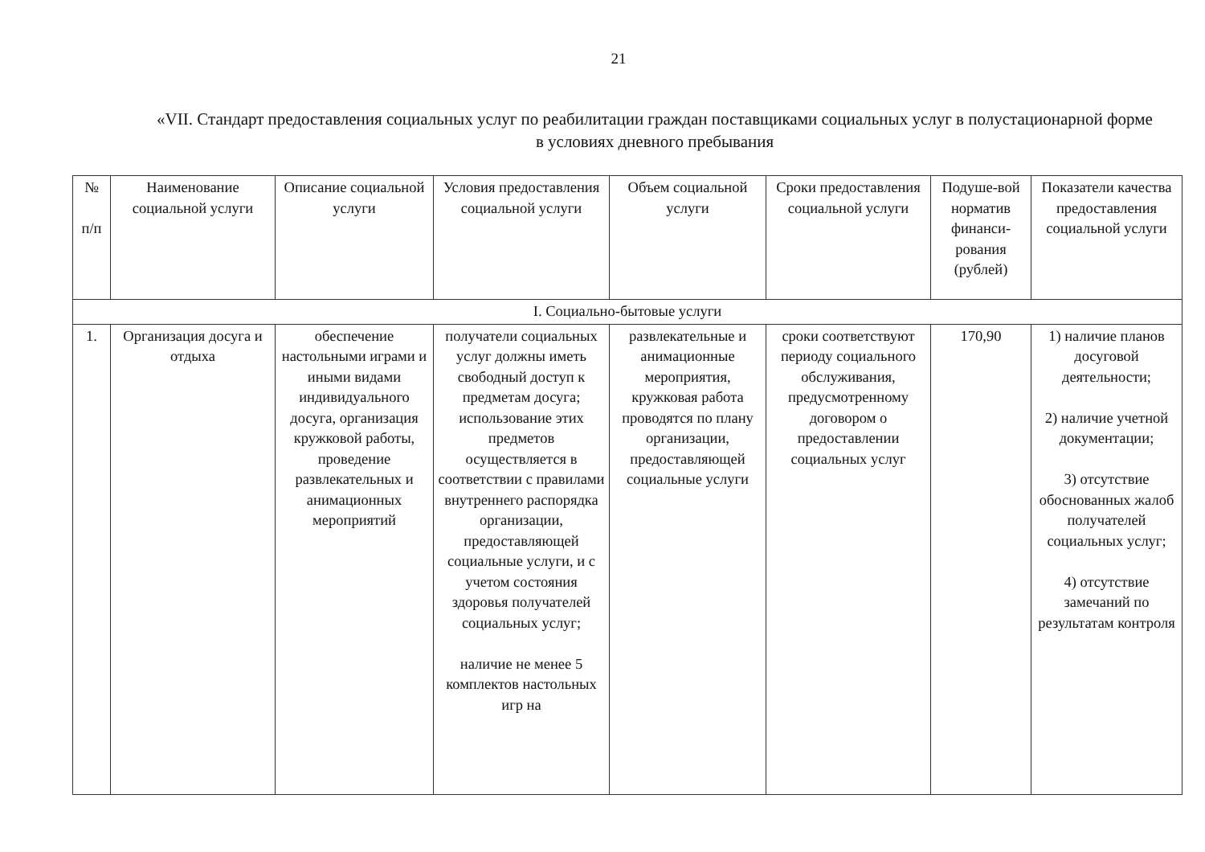21
«VII. Стандарт предоставления социальных услуг по реабилитации граждан поставщиками социальных услуг в полустационарной форме в условиях дневного пребывания
| № п/п | Наименование социальной услуги | Описание социальной услуги | Условия предоставления социальной услуги | Объем социальной услуги | Сроки предоставления социальной услуги | Подуше-вой норматив финанси-рования (рублей) | Показатели качества предоставления социальной услуги |
| --- | --- | --- | --- | --- | --- | --- | --- |
| I. Социально-бытовые услуги | | | | | | | |
| 1. | Организация досуга и отдыха | обеспечение настольными играми и иными видами индивидуального досуга, организация кружковой работы, проведение развлекательных и анимационных мероприятий | получатели социальных услуг должны иметь свободный доступ к предметам досуга; использование этих предметов осуществляется в соответствии с правилами внутреннего распорядка организации, предоставляющей социальные услуги, и с учетом состояния здоровья получателей социальных услуг; наличие не менее 5 комплектов настольных игр на | развлекательные и анимационные мероприятия, кружковая работа проводятся по плану организации, предоставляющей социальные услуги | сроки соответствуют периоду социального обслуживания, предусмотренному договором о предоставлении социальных услуг | 170,90 | 1) наличие планов досуговой деятельности; 2) наличие учетной документации; 3) отсутствие обоснованных жалоб получателей социальных услуг; 4) отсутствие замечаний по результатам контроля |